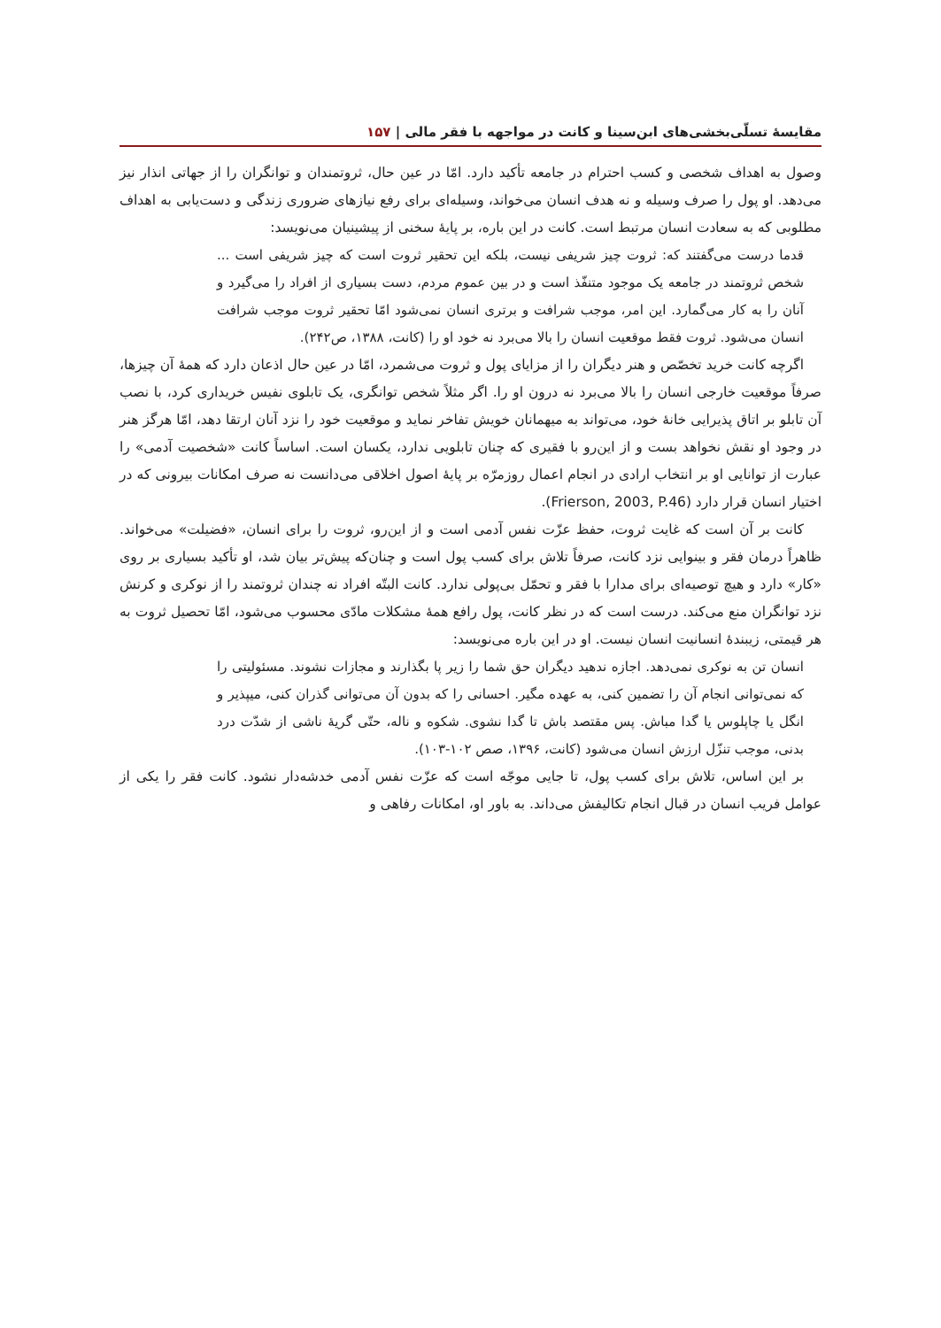مقایسهٔ تسلّی‌بخشی‌های ابن‌سینا و کانت در مواجهه با فقر مالی | ۱۵۷
وصول به اهداف شخصی و کسب احترام در جامعه تأکید دارد. امّا در عین حال، ثروتمندان و توانگران را از جهاتی انذار نیز می‌دهد. او پول را صرف وسیله و نه هدف انسان می‌خواند، وسیله‌ای برای رفع نیازهای ضروری زندگی و دست‌یابی به اهداف مطلوبی که به سعادت انسان مرتبط است. کانت در این باره، بر پایهٔ سخنی از پیشینیان می‌نویسد:
قدما درست می‌گفتند که: ثروت چیز شریفی نیست، بلکه این تحقیر ثروت است که چیز شریفی است ... شخص ثروتمند در جامعه یک موجود متنفّذ است و در بین عموم مردم، دست بسیاری از افراد را می‌گیرد و آنان را به کار می‌گمارد. این امر، موجب شرافت و برتری انسان نمی‌شود امّا تحقیر ثروت موجب شرافت انسان می‌شود. ثروت فقط موقعیت انسان را بالا می‌برد نه خود او را (کانت، ۱۳۸۸، ص۲۴۲).
اگرچه کانت خرید تخصّص و هنر دیگران را از مزایای پول و ثروت می‌شمرد، امّا در عین حال اذعان دارد که همهٔ آن چیزها، صرفاً موقعیت خارجی انسان را بالا می‌برد نه درون او را. اگر مثلاً شخص توانگری، یک تابلوی نفیس خریداری کرد، با نصب آن تابلو بر اتاق پذیرایی خانهٔ خود، می‌تواند به میهمانان خویش تفاخر نماید و موقعیت خود را نزد آنان ارتقا دهد، امّا هرگز هنر در وجود او نقش نخواهد بست و از این‌رو با فقیری که چنان تابلویی ندارد، یکسان است. اساساً کانت «شخصیت آدمی» را عبارت از توانایی او بر انتخاب ارادی در انجام اعمال روزمرّه بر پایهٔ اصول اخلاقی می‌دانست نه صرف امکانات بیرونی که در اختیار انسان قرار دارد (Frierson, 2003, P.46).
کانت بر آن است که غایت ثروت، حفظ عزّت نفس آدمی است و از این‌رو، ثروت را برای انسان، «فضیلت» می‌خواند. ظاهراً درمان فقر و بینوایی نزد کانت، صرفاً تلاش برای کسب پول است و چنان‌که پیش‌تر بیان شد، او تأکید بسیاری بر روی «کار» دارد و هیچ توصیه‌ای برای مدارا با فقر و تحمّل بی‌پولی ندارد. کانت البتّه افراد نه چندان ثروتمند را از نوکری و کرنش نزد توانگران منع می‌کند. درست است که در نظر کانت، پول رافع همهٔ مشکلات مادّی محسوب می‌شود، امّا تحصیل ثروت به هر قیمتی، زیبندهٔ انسانیت انسان نیست. او در این باره می‌نویسد:
انسان تن به نوکری نمی‌دهد. اجازه ندهید دیگران حق شما را زیر پا بگذارند و مجازات نشوند. مسئولیتی را که نمی‌توانی انجام آن را تضمین کنی، به عهده مگیر. احسانی را که بدون آن می‌توانی گذران کنی، میپذیر و انگل یا چاپلوس یا گدا مباش. پس مقتصد باش تا گدا نشوی. شکوه و ناله، حتّی گریهٔ ناشی از شدّت درد بدنی، موجب تنزّل ارزش انسان می‌شود (کانت، ۱۳۹۶، صص ۱۰۲-۱۰۳).
بر این اساس، تلاش برای کسب پول، تا جایی موجّه است که عزّت نفس آدمی خدشه‌دار نشود. کانت فقر را یکی از عوامل فریب انسان در قبال انجام تکالیفش می‌داند. به باور او، امکانات رفاهی و